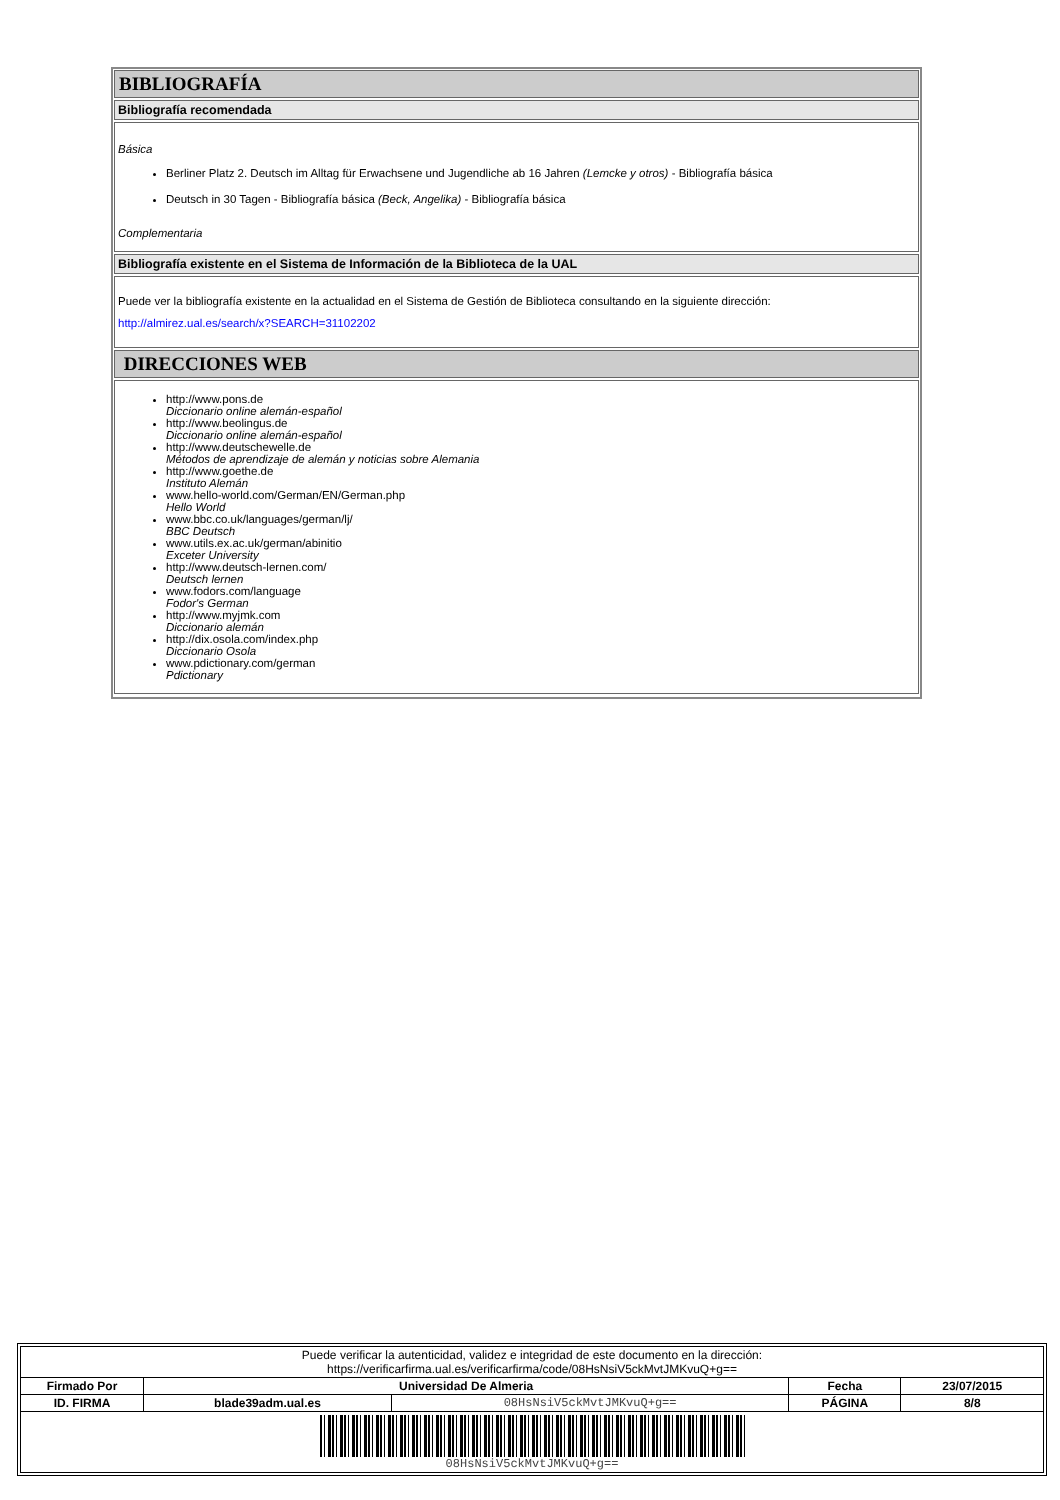BIBLIOGRAFÍA
Bibliografía recomendada
Básica
Berliner Platz 2. Deutsch im Alltag für Erwachsene und Jugendliche ab 16 Jahren (Lemcke y otros) - Bibliografía básica
Deutsch in 30 Tagen - Bibliografía básica (Beck, Angelika) - Bibliografía básica
Complementaria
Bibliografía existente en el Sistema de Información de la Biblioteca de la UAL
Puede ver la bibliografía existente en la actualidad en el Sistema de Gestión de Biblioteca consultando en la siguiente dirección:
http://almirez.ual.es/search/x?SEARCH=31102202
DIRECCIONES WEB
http://www.pons.de
Diccionario online alemán-español
http://www.beolingus.de
Diccionario online alemán-español
http://www.deutschewelle.de
Métodos de aprendizaje de alemán y noticias sobre Alemania
http://www.goethe.de
Instituto Alemán
www.hello-world.com/German/EN/German.php
Hello World
www.bbc.co.uk/languages/german/lj/
BBC Deutsch
www.utils.ex.ac.uk/german/abinitio
Exceter University
http://www.deutsch-lernen.com/
Deutsch lernen
www.fodors.com/language
Fodor's German
http://www.myjmk.com
Diccionario alemán
http://dix.osola.com/index.php
Diccionario Osola
www.pdictionary.com/german
Pdictionary
| Puede verificar la autenticidad, validez e integridad de este documento en la dirección: https://verificarfirma.ual.es/verificarfirma/code/08HsNsiV5ckMvtJMKvuQ+g== | | | | |
| Firmado Por | Universidad De Almeria | | Fecha | 23/07/2015 |
| ID. FIRMA | blade39adm.ual.es | 08HsNsiV5ckMvtJMKvuQ+g== | PÁGINA | 8/8 |
| 08HsNsiV5ckMvtJMKvuQ+g== | | | | |